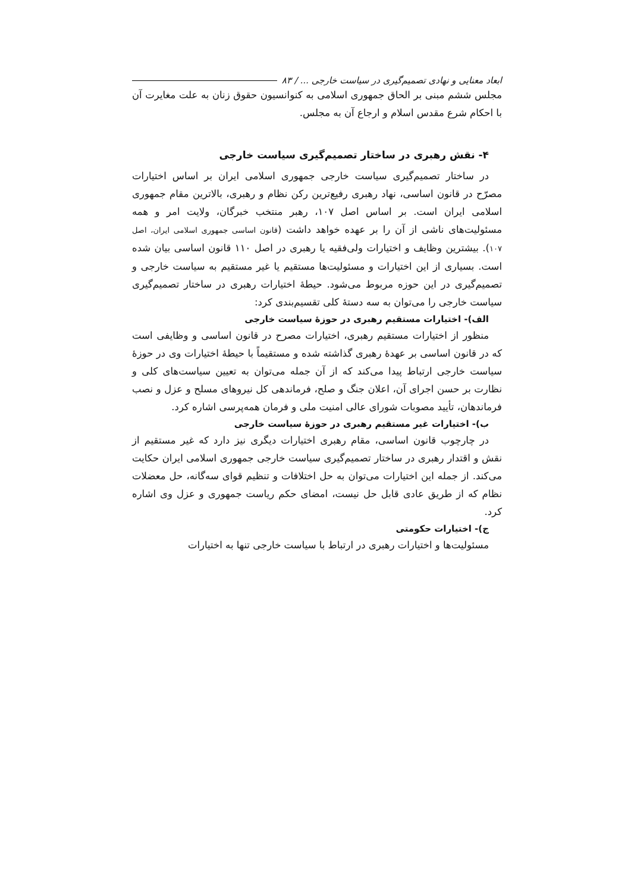ابعاد معنایی و نهادی تصمیم‌گیری در سیاست خارجی ... / ۸۳
مجلس ششم مبنی بر الحاق جمهوری اسلامی به کنوانسیون حقوق زنان به علت مغایرت آن با احکام شرع مقدس اسلام و ارجاع آن به مجلس.
۴- نقش رهبری در ساختار تصمیم‌گیری سیاست خارجی
در ساختار تصمیم‌گیری سیاست خارجی جمهوری اسلامی ایران بر اساس اختیارات مصرّح در قانون اساسی، نهاد رهبری رفیع‌ترین رکن نظام و رهبری، بالاترین مقام جمهوری اسلامی ایران است. بر اساس اصل ۱۰۷، رهبر منتخب خبرگان، ولایت امر و همه مسئولیت‌های ناشی از آن را بر عهده خواهد داشت (قانون اساسی جمهوری اسلامی ایران، اصل ۱۰۷). بیشترین وظایف و اختیارات ولی‌فقیه یا رهبری در اصل ۱۱۰ قانون اساسی بیان شده است. بسیاری از این اختیارات و مسئولیت‌ها مستقیم یا غیر مستقیم به سیاست خارجی و تصمیم‌گیری در این حوزه مربوط می‌شود. حیطهٔ اختیارات رهبری در ساختار تصمیم‌گیری سیاست خارجی را می‌توان به سه دستهٔ کلی تقسیم‌بندی کرد:
الف)- اختیارات مستقیم رهبری در حوزهٔ سیاست خارجی
منظور از اختیارات مستقیم رهبری، اختیارات مصرح در قانون اساسی و وظایفی است که در قانون اساسی بر عهدهٔ رهبری گذاشته شده و مستقیماً با حیطهٔ اختیارات وی در حوزهٔ سیاست خارجی ارتباط پیدا می‌کند که از آن جمله می‌توان به تعیین سیاست‌های کلی و نظارت بر حسن اجرای آن، اعلان جنگ و صلح، فرماندهی کل نیروهای مسلح و عزل و نصب فرماندهان، تأیید مصوبات شورای عالی امنیت ملی و فرمان همه‌پرسی اشاره کرد.
ب)- اختیارات غیر مستقیم رهبری در حوزهٔ سیاست خارجی
در چارچوب قانون اساسی، مقام رهبری اختیارات دیگری نیز دارد که غیر مستقیم از نقش و اقتدار رهبری در ساختار تصمیم‌گیری سیاست خارجی جمهوری اسلامی ایران حکایت می‌کند. از جمله این اختیارات می‌توان به حل اختلافات و تنظیم قوای سه‌گانه، حل معضلات نظام که از طریق عادی قابل حل نیست، امضای حکم ریاست جمهوری و عزل وی اشاره کرد.
ج)- اختیارات حکومتی
مسئولیت‌ها و اختیارات رهبری در ارتباط با سیاست خارجی تنها به اختیارات